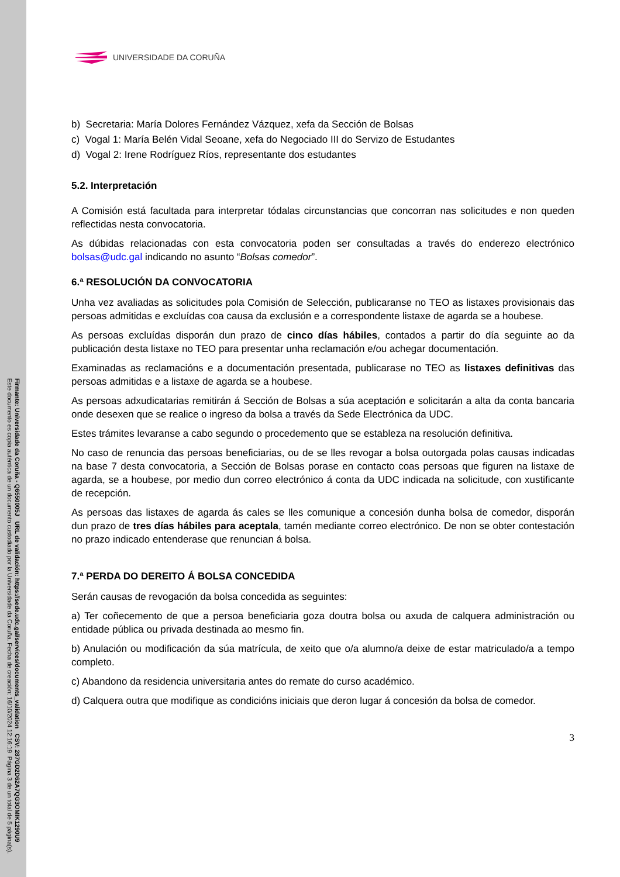UNIVERSIDADE DA CORUÑA
b) Secretaria: María Dolores Fernández Vázquez, xefa da Sección de Bolsas
c) Vogal 1: María Belén Vidal Seoane, xefa do Negociado III do Servizo de Estudantes
d) Vogal 2: Irene Rodríguez Ríos, representante dos estudantes
5.2. Interpretación
A Comisión está facultada para interpretar tódalas circunstancias que concorran nas solicitudes e non queden reflectidas nesta convocatoria.
As dúbidas relacionadas con esta convocatoria poden ser consultadas a través do enderezo electrónico bolsas@udc.gal indicando no asunto “Bolsas comedor”.
6.ª RESOLUCIÓN DA CONVOCATORIA
Unha vez avaliadas as solicitudes pola Comisión de Selección, publicaranse no TEO as listaxes provisionais das persoas admitidas e excluídas coa causa da exclusión e a correspondente listaxe de agarda se a houbese.
As persoas excluídas disporán dun prazo de cinco días hábiles, contados a partir do día seguinte ao da publicación desta listaxe no TEO para presentar unha reclamación e/ou achegar documentación.
Examinadas as reclamacións e a documentación presentada, publicarase no TEO as listaxes definitivas das persoas admitidas e a listaxe de agarda se a houbese.
As persoas adxudicatarias remitirán á Sección de Bolsas a súa aceptación e solicitarán a alta da conta bancaria onde desexen que se realice o ingreso da bolsa a través da Sede Electrónica da UDC.
Estes trámites levaranse a cabo segundo o procedemento que se estableza na resolución definitiva.
No caso de renuncia das persoas beneficiarias, ou de se lles revogar a bolsa outorgada polas causas indicadas na base 7 desta convocatoria, a Sección de Bolsas porase en contacto coas persoas que figuren na listaxe de agarda, se a houbese, por medio dun correo electrónico á conta da UDC indicada na solicitude, con xustificante de recepción.
As persoas das listaxes de agarda ás cales se lles comunique a concesión dunha bolsa de comedor, disporán dun prazo de tres días hábiles para aceptala, tamén mediante correo electrónico. De non se obter contestación no prazo indicado entenderase que renuncian á bolsa.
7.ª PERDA DO DEREITO Á BOLSA CONCEDIDA
Serán causas de revogación da bolsa concedida as seguintes:
a) Ter coñecemento de que a persoa beneficiaria goza doutra bolsa ou axuda de calquera administración ou entidade pública ou privada destinada ao mesmo fin.
b) Anulación ou modificación da súa matrícula, de xeito que o/a alumno/a deixe de estar matriculado/a a tempo completo.
c) Abandono da residencia universitaria antes do remate do curso académico.
d) Calquera outra que modifique as condicións iniciais que deron lugar á concesión da bolsa de comedor.
3
Firmante: Universidade da Coruña - Q6550005J URL de validación: https://sede.udc.gal/services/documents_validation CSV: 287GD2D62A7QG3OMIK1290U9
Este documento es copia auténtica de un documento custodiado por la Universidade da Coruña. Fecha de creación: 16/10/2024 12:16:19 Página 3 de un total de 5 página(s).